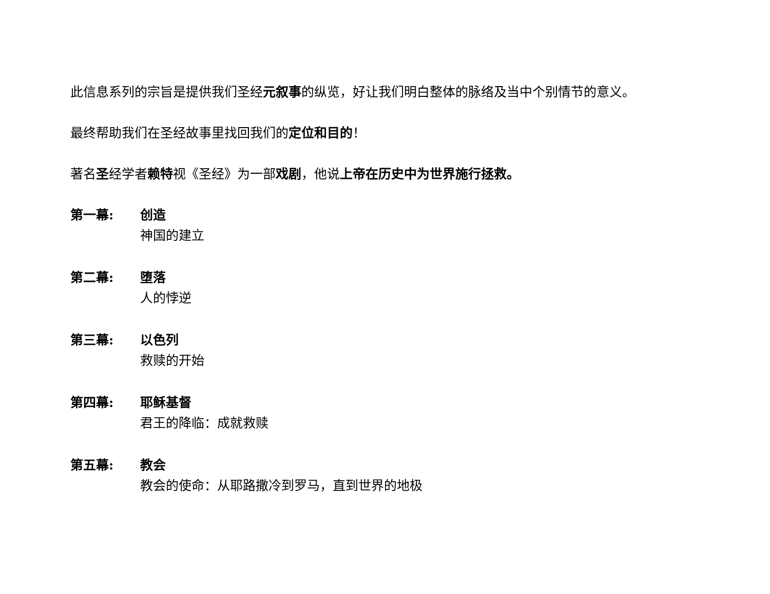此信息系列的宗旨是提供我们圣经元叙事的纵览，好让我们明白整体的脉络及当中个别情节的意义。
最终帮助我们在圣经故事里找回我们的定位和目的！
著名圣经学者赖特视《圣经》为一部戏剧，他说上帝在历史中为世界施行拯救。
第一幕: 创造
神国的建立
第二幕: 堕落
人的悖逆
第三幕: 以色列
救赎的开始
第四幕: 耶稣基督
君王的降临：成就救赎
第五幕: 教会
教会的使命：从耶路撒冷到罗马，直到世界的地极